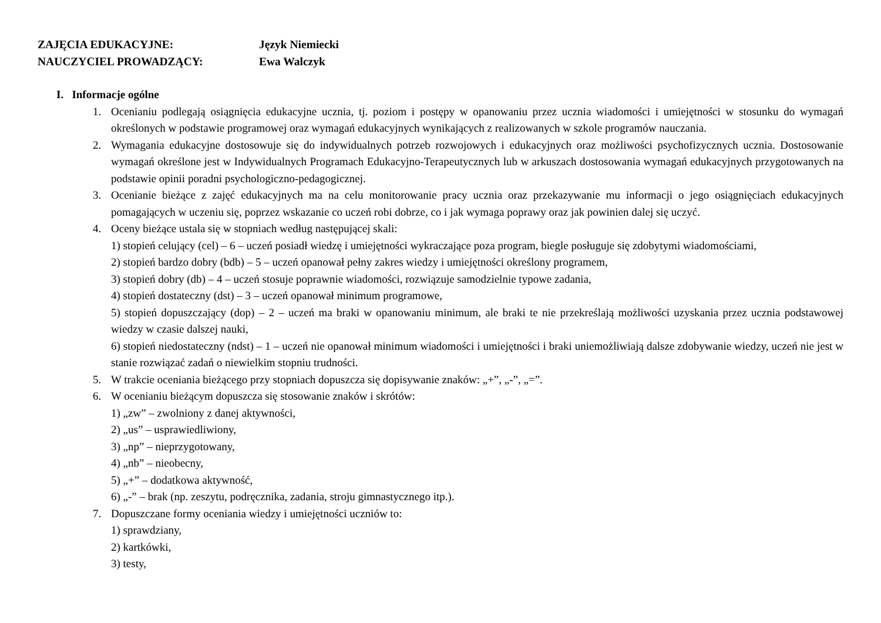ZAJĘCIA EDUKACYJNE: Język Niemiecki
NAUCZYCIEL PROWADZĄCY: Ewa Walczyk
I. Informacje ogólne
1. Ocenianiu podlegają osiągnięcia edukacyjne ucznia, tj. poziom i postępy w opanowaniu przez ucznia wiadomości i umiejętności w stosunku do wymagań określonych w podstawie programowej oraz wymagań edukacyjnych wynikających z realizowanych w szkole programów nauczania.
2. Wymagania edukacyjne dostosowuje się do indywidualnych potrzeb rozwojowych i edukacyjnych oraz możliwości psychofizycznych ucznia. Dostosowanie wymagań określone jest w Indywidualnych Programach Edukacyjno-Terapeutycznych lub w arkuszach dostosowania wymagań edukacyjnych przygotowanych na podstawie opinii poradni psychologiczno-pedagogicznej.
3. Ocenianie bieżące z zajęć edukacyjnych ma na celu monitorowanie pracy ucznia oraz przekazywanie mu informacji o jego osiągnięciach edukacyjnych pomagających w uczeniu się, poprzez wskazanie co uczeń robi dobrze, co i jak wymaga poprawy oraz jak powinien dalej się uczyć.
4. Oceny bieżące ustala się w stopniach według następującej skali:
1) stopień celujący (cel) – 6 – uczeń posiadł wiedzę i umiejętności wykraczające poza program, biegle posługuje się zdobytymi wiadomościami,
2) stopień bardzo dobry (bdb) – 5 – uczeń opanował pełny zakres wiedzy i umiejętności określony programem,
3) stopień dobry (db) – 4 – uczeń stosuje poprawnie wiadomości, rozwiązuje samodzielnie typowe zadania,
4) stopień dostateczny (dst) – 3 – uczeń opanował minimum programowe,
5) stopień dopuszczający (dop) – 2 – uczeń ma braki w opanowaniu minimum, ale braki te nie przekreślają możliwości uzyskania przez ucznia podstawowej wiedzy w czasie dalszej nauki,
6) stopień niedostateczny (ndst) – 1 – uczeń nie opanował minimum wiadomości i umiejętności i braki uniemożliwiają dalsze zdobywanie wiedzy, uczeń nie jest w stanie rozwiązać zadań o niewielkim stopniu trudności.
5. W trakcie oceniania bieżącego przy stopniach dopuszcza się dopisywanie znaków: „+”, „-”, „=”.
6. W ocenianiu bieżącym dopuszcza się stosowanie znaków i skrótów:
1) „zw” – zwolniony z danej aktywności,
2) „us” – usprawiedliwiony,
3) „np” – nieprzygotowany,
4) „nb” – nieobecny,
5) „+” – dodatkowa aktywność,
6) „-” – brak (np. zeszytu, podręcznika, zadania, stroju gimnastycznego itp.).
7. Dopuszczane formy oceniania wiedzy i umiejętności uczniów to:
1) sprawdziany,
2) kartkówki,
3) testy,